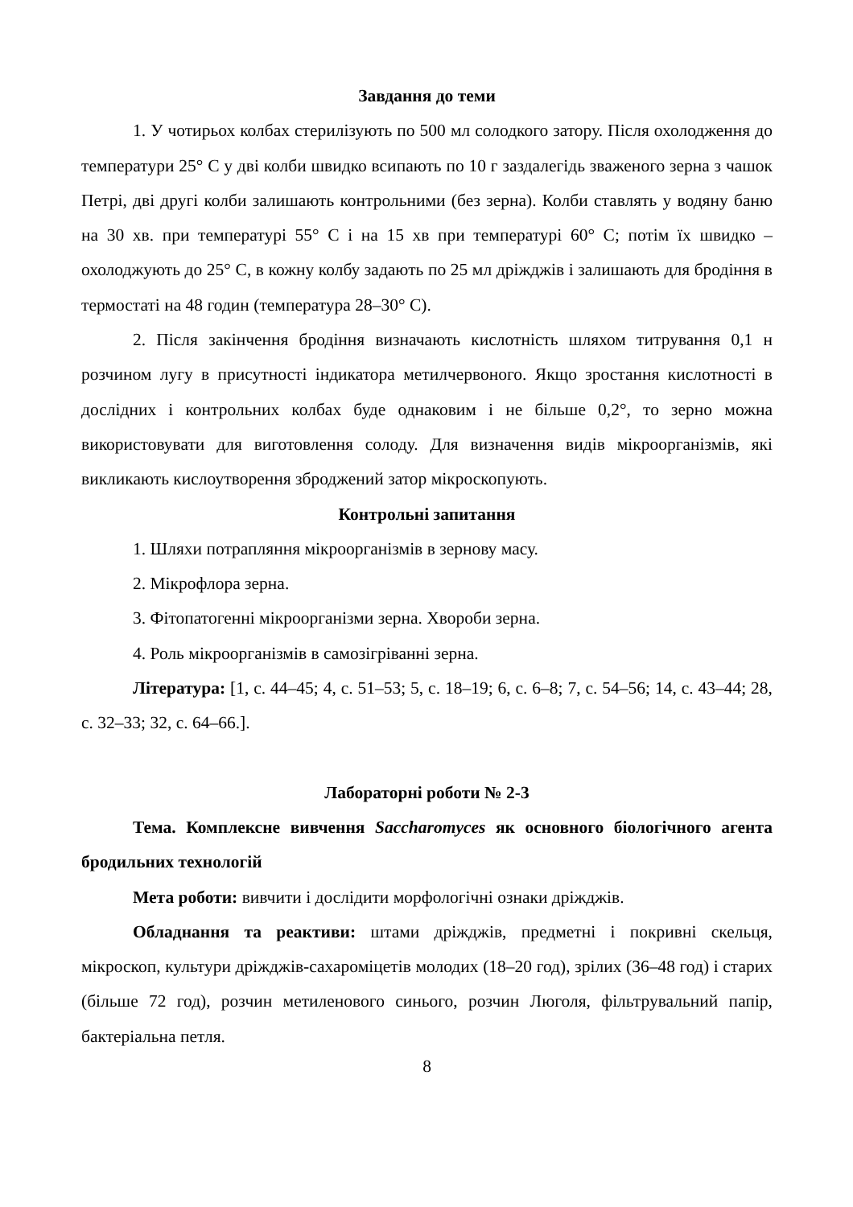Завдання до теми
1. У чотирьох колбах стерилізують по 500 мл солодкого затору. Після охолодження до температури 25° С у дві колби швидко всипають по 10 г заздалегідь зваженого зерна з чашок Петрі, дві другі колби залишають контрольними (без зерна). Колби ставлять у водяну баню на 30 хв. при температурі 55° С і на 15 хв при температурі 60° С; потім їх швидко – охолоджують до 25° С, в кожну колбу задають по 25 мл дріжджів і залишають для бродіння в термостаті на 48 годин (температура 28–30° С).
2. Після закінчення бродіння визначають кислотність шляхом титрування 0,1 н розчином лугу в присутності індикатора метилчервоного. Якщо зростання кислотності в дослідних і контрольних колбах буде однаковим і не більше 0,2°, то зерно можна використовувати для виготовлення солоду. Для визначення видів мікроорганізмів, які викликають кислоутворення зброджений затор мікроскопують.
Контрольні запитання
1. Шляхи потрапляння мікроорганізмів в зернову масу.
2. Мікрофлора зерна.
3. Фітопатогенні мікроорганізми зерна. Хвороби зерна.
4. Роль мікроорганізмів в самозігріванні зерна.
Література: [1, с. 44–45; 4, с. 51–53; 5, с. 18–19; 6, с. 6–8; 7, с. 54–56; 14, с. 43–44; 28, с. 32–33; 32, с. 64–66.].
Лабораторні роботи № 2-3
Тема. Комплексне вивчення Saccharomyces як основного біологічного агента бродильних технологій
Мета роботи: вивчити і дослідити морфологічні ознаки дріжджів.
Обладнання та реактиви: штами дріжджів, предметні і покривні скельця, мікроскоп, культури дріжджів-сахароміцетів молодих (18–20 год), зрілих (36–48 год) і старих (більше 72 год), розчин метиленового синього, розчин Люголя, фільтрувальний папір, бактеріальна петля.
8